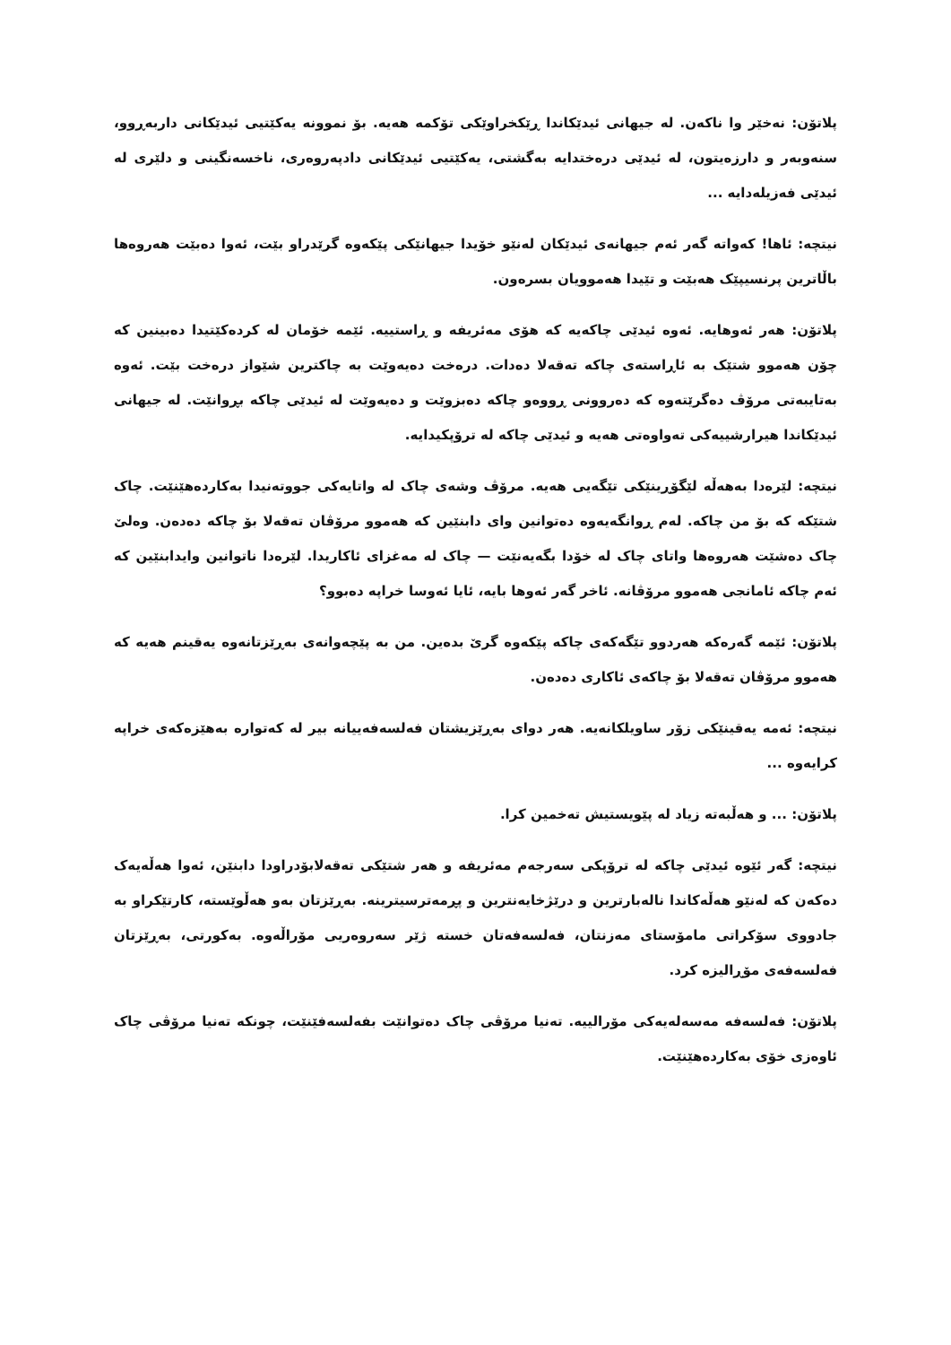پلاتۆن: نەخێر وا ناکەن. لە جیهانی ئیدێکاندا ڕێکخراوێکی تۆکمە هەیە. بۆ نموونە یەکێتیی ئیدێکانی داربەڕوو، سنەوبەر و دارزەیتون، لە ئیدێی درەختدایە بەگشتی، یەکێتیی ئیدێکانی دادپەروەری، ناخسەنگینی و دلێری لە ئیدێی فەزیلەدایە ...
نیتچە: ئاها! کەواتە گەر ئەم جیهانەی ئیدێکان لەنێو خۆیدا جیهانێکی پێکەوە گرێدراو بێت، ئەوا دەبێت هەروەها باڵاترین پرنسیپێک هەبێت و تێیدا هەموویان بسرەون.
پلاتۆن: هەر ئەوهایە. ئەوە ئیدێی چاکەیە کە هۆی مەئریفە و ڕاستییە. ئێمە خۆمان لە کردەکێتیدا دەبینین کە چۆن هەموو شتێک بە ئاڕاستەی چاکە تەقەلا دەدات. درەخت دەیەوێت بە چاکترین شێواز درەخت بێت. ئەوە بەتایبەتی مرۆڤ دەگرێتەوە کە دەروونی ڕووەو چاکە دەبزوێت و دەیەوێت لە ئیدێی چاکە بڕوانێت. لە جیهانی ئیدێکاندا هیرارشییەکی تەواوەتی هەیە و ئیدێی چاکە لە ترۆپکیدایە.
نیتچە: لێرەدا بەهەڵە لێگۆڕینێکی تێگەیی هەیە. مرۆڤ وشەی چاک لە واتایەکی جووتەنیدا بەکاردەهێنێت. چاک شتێکە کە بۆ من چاکە. لەم ڕوانگەیەوە دەتوانین وای دابنێین کە هەموو مرۆڤان تەقەلا بۆ چاکە دەدەن. وەلێ چاک دەشێت هەروەها واتای چاک لە خۆدا بگەیەنێت — چاک لە مەغزای ئاکاریدا. لێرەدا ناتوانین وایدابنێین کە ئەم چاکە ئامانجی هەموو مرۆڤانە. ئاخر گەر ئەوها بایە، ئایا ئەوسا خراپە دەبوو؟
پلاتۆن: ئێمە گەرەکە هەردوو تێگەکەی چاکە پێکەوە گرێ بدەین. من بە پێچەوانەی بەڕێزتانەوە یەقینم هەیە کە هەموو مرۆڤان تەقەلا بۆ چاکەی ئاکاری دەدەن.
نیتچە: ئەمە یەقینێکی زۆر ساویلکانەیە. هەر دوای بەڕێزیشتان فەلسەفەییانە بیر لە کەتوارە بەهێزەکەی خراپە کرایەوە ...
پلاتۆن: ... و هەڵبەتە زیاد لە پێویستیش تەخمین کرا.
نیتچە: گەر ئێوە ئیدێی چاکە لە ترۆپکی سەرجەم مەئریفە و هەر شتێکی تەقەلابۆدراودا دابنێن، ئەوا هەڵەیەک دەکەن کە لەنێو هەڵەکاندا نالەبارترین و درێژخایەنترین و پڕمەترسیترینە. بەڕێزتان بەو هەڵوێستە، کارتێکراو بە جادووی سۆکراتی مامۆستای مەزنتان، فەلسەفەتان خستە ژێر سەروەریی مۆراڵەوە. بەکورتی، بەڕێزتان فەلسەفەی مۆڕالیزە کرد.
پلاتۆن: فەلسەفە مەسەلەیەکی مۆرالییە. تەنیا مرۆڤی چاک دەتوانێت بفەلسەفێنێت، چونکە تەنیا مرۆڤی چاک ئاوەزی خۆی بەکاردەهێنێت.